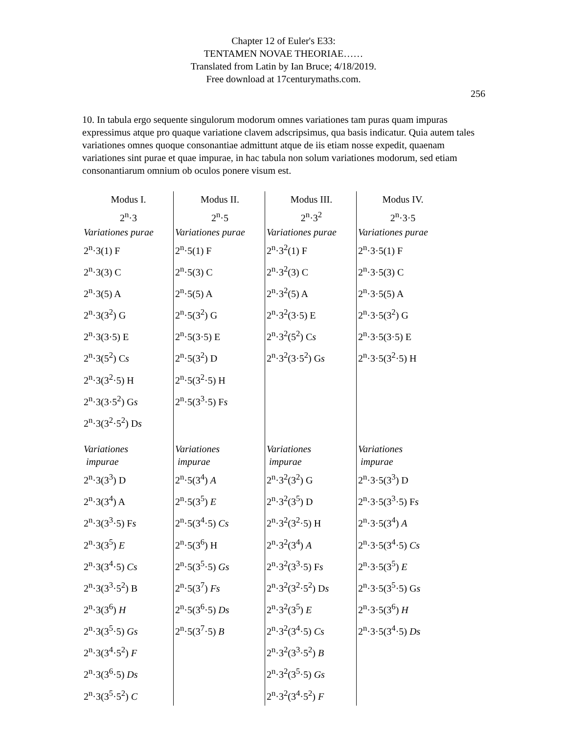Chapter 12 of Euler's E33:
TENTAMEN NOVAE THEORIAE……
Translated from Latin by Ian Bruce; 4/18/2019.
Free download at 17centurymaths.com.
256
10. In tabula ergo sequente singulorum modorum omnes variationes tam puras quam impuras expressimus atque pro quaque variatione clavem adscripsimus, qua basis indicatur. Quia autem tales variationes omnes quoque consonantiae admittunt atque de iis etiam nosse expedit, quaenam variationes sint purae et quae impurae, in hac tabula non solum variationes modorum, sed etiam consonantiarum omnium ob oculos ponere visum est.
| Modus I. | Modus II. | Modus III. | Modus IV. |
| --- | --- | --- | --- |
| 2<sup>n</sup>·3 | 2<sup>n</sup>·5 | 2<sup>n</sup>·3<sup>2</sup> | 2<sup>n</sup>·3·5 |
| Variationes purae | Variationes purae | Variationes purae | Variationes purae |
| 2<sup>n</sup>·3(1) F | 2<sup>n</sup>·5(1) F | 2<sup>n</sup>·3<sup>2</sup>(1) F | 2<sup>n</sup>·3·5(1) F |
| 2<sup>n</sup>·3(3) C | 2<sup>n</sup>·5(3) C | 2<sup>n</sup>·3<sup>2</sup>(3) C | 2<sup>n</sup>·3·5(3) C |
| 2<sup>n</sup>·3(5) A | 2<sup>n</sup>·5(5) A | 2<sup>n</sup>·3<sup>2</sup>(5) A | 2<sup>n</sup>·3·5(5) A |
| 2<sup>n</sup>·3(3<sup>2</sup>) G | 2<sup>n</sup>·5(3<sup>2</sup>) G | 2<sup>n</sup>·3<sup>2</sup>(3·5) E | 2<sup>n</sup>·3·5(3<sup>2</sup>) G |
| 2<sup>n</sup>·3(3·5) E | 2<sup>n</sup>·5(3·5) E | 2<sup>n</sup>·3<sup>2</sup>(5<sup>2</sup>) C s | 2<sup>n</sup>·3·5(3·5) E |
| 2<sup>n</sup>·3(5<sup>2</sup>) C s | 2<sup>n</sup>·5(3<sup>2</sup>) D | 2<sup>n</sup>·3<sup>2</sup>(3·5<sup>2</sup>) G s | 2<sup>n</sup>·3·5(3<sup>2</sup>·5) H |
| 2<sup>n</sup>·3(3<sup>2</sup>·5) H | 2<sup>n</sup>·5(3<sup>2</sup>·5) H | | |
| 2<sup>n</sup>·3(3·5<sup>2</sup>) G s | 2<sup>n</sup>·5(3<sup>3</sup>·5) F s | | |
| 2<sup>n</sup>·3(3<sup>2</sup>·5<sup>2</sup>) D s | | | |
| Variationes impurae | Variationes impurae | Variationes impurae | Variationes impurae |
| 2<sup>n</sup>·3(3<sup>3</sup>) D | 2<sup>n</sup>·5(3<sup>4</sup>) A | 2<sup>n</sup>·3<sup>2</sup>(3<sup>2</sup>) G | 2<sup>n</sup>·3·5(3<sup>3</sup>) D |
| 2<sup>n</sup>·3(3<sup>4</sup>) A | 2<sup>n</sup>·5(3<sup>5</sup>) E | 2<sup>n</sup>·3<sup>2</sup>(3<sup>5</sup>) D | 2<sup>n</sup>·3·5(3<sup>3</sup>·5) F s |
| 2<sup>n</sup>·3(3<sup>3</sup>·5) F s | 2<sup>n</sup>·5(3<sup>4</sup>·5) Cs | 2<sup>n</sup>·3<sup>2</sup>(3<sup>2</sup>·5) H | 2<sup>n</sup>·3·5(3<sup>4</sup>) A |
| 2<sup>n</sup>·3(3<sup>5</sup>) E | 2<sup>n</sup>·5(3<sup>6</sup>) H | 2<sup>n</sup>·3<sup>2</sup>(3<sup>4</sup>) A | 2<sup>n</sup>·3·5(3<sup>4</sup>·5) Cs |
| 2<sup>n</sup>·3(3<sup>4</sup>·5) Cs | 2<sup>n</sup>·5(3<sup>5</sup>·5) Gs | 2<sup>n</sup>·3<sup>2</sup>(3<sup>3</sup>·5) F s | 2<sup>n</sup>·3·5(3<sup>5</sup>) E |
| 2<sup>n</sup>·3(3<sup>3</sup>·5<sup>2</sup>) B | 2<sup>n</sup>·5(3<sup>7</sup>) Fs | 2<sup>n</sup>·3<sup>2</sup>(3<sup>2</sup>·5<sup>2</sup>) D s | 2<sup>n</sup>·3·5(3<sup>5</sup>·5) G s |
| 2<sup>n</sup>·3(3<sup>6</sup>) H | 2<sup>n</sup>·5(3<sup>6</sup>·5) Ds | 2<sup>n</sup>·3<sup>2</sup>(3<sup>5</sup>) E | 2<sup>n</sup>·3·5(3<sup>6</sup>) H |
| 2<sup>n</sup>·3(3<sup>5</sup>·5) Gs | 2<sup>n</sup>·5(3<sup>7</sup>·5) B | 2<sup>n</sup>·3<sup>2</sup>(3<sup>4</sup>·5) Cs | 2<sup>n</sup>·3·5(3<sup>4</sup>·5) Ds |
| 2<sup>n</sup>·3(3<sup>4</sup>·5<sup>2</sup>) F | | 2<sup>n</sup>·3<sup>2</sup>(3<sup>3</sup>·5<sup>2</sup>) B | |
| 2<sup>n</sup>·3(3<sup>6</sup>·5) Ds | | 2<sup>n</sup>·3<sup>2</sup>(3<sup>5</sup>·5) Gs | |
| 2<sup>n</sup>·3(3<sup>5</sup>·5<sup>2</sup>) C | | 2<sup>n</sup>·3<sup>2</sup>(3<sup>4</sup>·5<sup>2</sup>) F | |